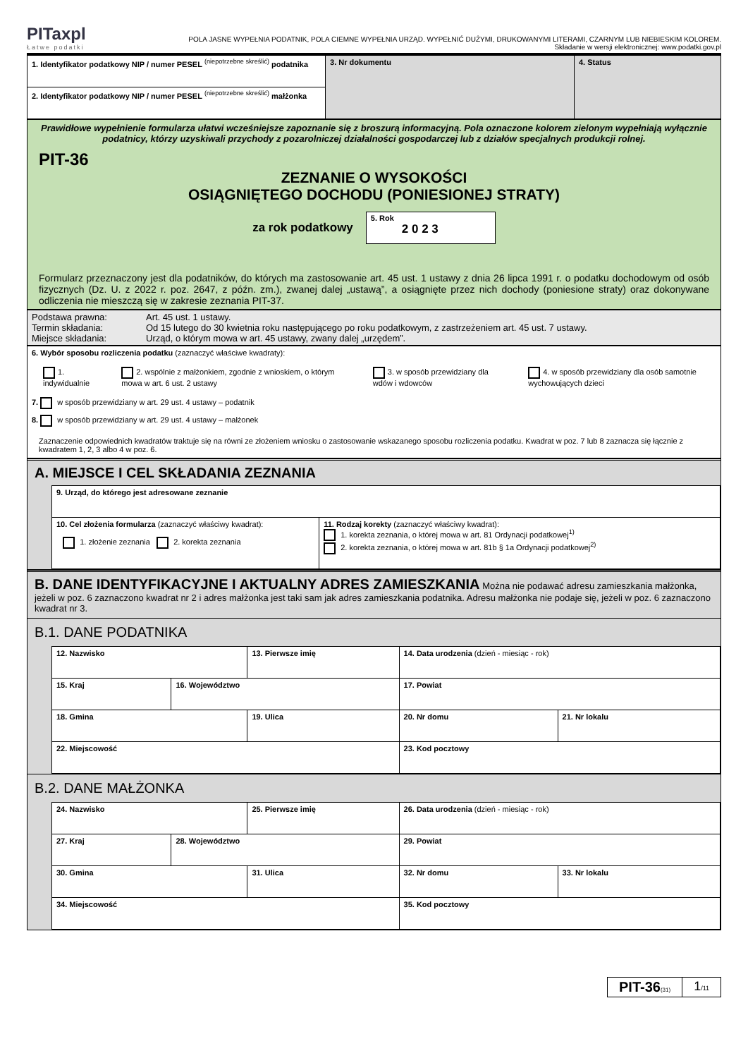PITaxpl
Łatwe podatki
POLA JASNE WYPEŁNIA PODATNIK, POLA CIEMNE WYPEŁNIA URZĄD. WYPEŁNIĆ DUŻYMI, DRUKOWANYMI LITERAMI, CZARNYM LUB NIEBIESKIM KOLOREM.
Składanie w wersji elektronicznej: www.podatki.gov.pl
| 1. Identyfikator podatkowy NIP / numer PESEL <sup>(niepotrzebne skreślić)</sup> podatnika | 3. Nr dokumentu | 4. Status |
| 2. Identyfikator podatkowy NIP / numer PESEL <sup>(niepotrzebne skreślić)</sup> małżonka | | |
Prawidłowe wypełnienie formularza ułatwi wcześniejsze zapoznanie się z broszurą informacyjną. Pola oznaczone kolorem zielonym wypełniają wyłącznie podatnicy, którzy uzyskiwali przychody z pozarolniczej działalności gospodarczej lub z działów specjalnych produkcji rolnej.
PIT-36
ZEZNANIE O WYSOKOŚCI
OSIĄGNIĘTEGO DOCHODU (PONIESIONEJ STRATY)
za rok podatkowy
5. Rok
2 0 2 3
Formularz przeznaczony jest dla podatników, do których ma zastosowanie art. 45 ust. 1 ustawy z dnia 26 lipca 1991 r. o podatku dochodowym od osób fizycznych (Dz. U. z 2022 r. poz. 2647, z późn. zm.), zwanej dalej „ustawą”, a osiągnięte przez nich dochody (poniesione straty) oraz dokonywane odliczenia nie mieszczą się w zakresie zeznania PIT-37.
| Podstawa prawna: | Art. 45 ust. 1 ustawy. |
| Termin składania: | Od 15 lutego do 30 kwietnia roku następującego po roku podatkowym, z zastrzeżeniem art. 45 ust. 7 ustawy. |
| Miejsce składania: | Urząd, o którym mowa w art. 45 ustawy, zwany dalej „urzędem”. |
6. Wybór sposobu rozliczenia podatku (zaznaczyć właściwe kwadraty):
1. indywidualnie 2. wspólnie z małżonkiem, zgodnie z wnioskiem, o którym mowa w art. 6 ust. 2 ustawy
3. w sposób przewidziany dla wdów i wdowców
4. w sposób przewidziany dla osób samotnie wychowujących dzieci
7. w sposób przewidziany w art. 29 ust. 4 ustawy – podatnik
8. w sposób przewidziany w art. 29 ust. 4 ustawy – małżonek
Zaznaczenie odpowiednich kwadratów traktuje się na równi ze złożeniem wniosku o zastosowanie wskazanego sposobu rozliczenia podatku. Kwadrat w poz. 7 lub 8 zaznacza się łącznie z kwadratem 1, 2, 3 albo 4 w poz. 6.
A. MIEJSCE I CEL SKŁADANIA ZEZNANIA
| 9. Urząd, do którego jest adresowane zeznanie | |
| 10. Cel złożenia formularza (zaznaczyć właściwy kwadrat): 1. złożenie zeznania 2. korekta zeznania | 11. Rodzaj korekty (zaznaczyć właściwy kwadrat): 1. korekta zeznania, o której mowa w art. 81 Ordynacji podatkowej<sup>1)</sup> 2. korekta zeznania, o której mowa w art. 81b § 1a Ordynacji podatkowej<sup>2)</sup> |
B. DANE IDENTYFIKACYJNE I AKTUALNY ADRES ZAMIESZKANIA Można nie podawać adresu zamieszkania małżonka, jeżeli w poz. 6 zaznaczono kwadrat nr 2 i adres małżonka jest taki sam jak adres zamieszkania podatnika. Adresu małżonka nie podaje się, jeżeli w poz. 6 zaznaczono kwadrat nr 3.
B.1. DANE PODATNIKA
| 12. Nazwisko | | 13. Pierwsze imię | | 14. Data urodzenia (dzień - miesiąc - rok) | |
| 15. Kraj | 16. Województwo | | 17. Powiat | | |
| 18. Gmina | | 19. Ulica | | 20. Nr domu | 21. Nr lokalu |
| 22. Miejscowość | | | | 23. Kod pocztowy | |
B.2. DANE MAŁŻONKA
| 24. Nazwisko | | 25. Pierwsze imię | | 26. Data urodzenia (dzień - miesiąc - rok) | |
| 27. Kraj | 28. Województwo | | 29. Powiat | | |
| 30. Gmina | | 31. Ulica | | 32. Nr domu | 33. Nr lokalu |
| 34. Miejscowość | | | | 35. Kod pocztowy | |
PIT-36(31)
1/11